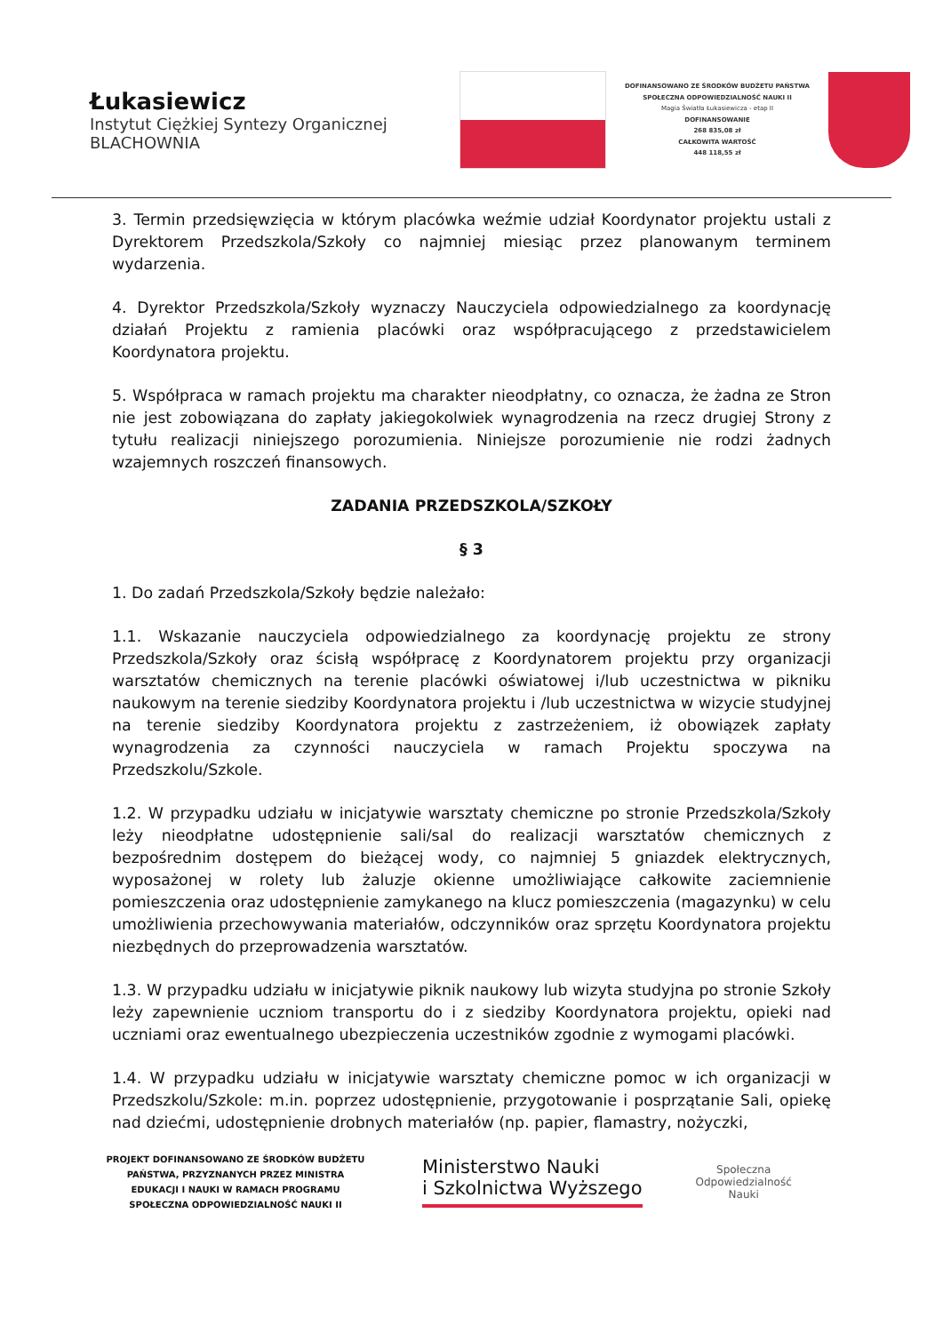Łukasiewicz
Instytut Ciężkiej Syntezy Organicznej
BLACHOWNIA
DOFINANSOWANO ZE ŚRODKÓW BUDŻETU PAŃSTWA
SPOŁECZNA ODPOWIEDZIALNOŚĆ NAUKI II
Magia Światła Łukasiewicza - etap II
DOFINANSOWANIE
268 835,08 zł
CAŁKOWITA WARTOŚĆ
448 118,55 zł
3. Termin przedsięwzięcia w którym placówka weźmie udział Koordynator projektu ustali z Dyrektorem Przedszkola/Szkoły co najmniej miesiąc przez planowanym terminem wydarzenia.
4. Dyrektor Przedszkola/Szkoły wyznaczy Nauczyciela odpowiedzialnego za koordynację działań Projektu z ramienia placówki oraz współpracującego z przedstawicielem Koordynatora projektu.
5. Współpraca w ramach projektu ma charakter nieodpłatny, co oznacza, że żadna ze Stron nie jest zobowiązana do zapłaty jakiegokolwiek wynagrodzenia na rzecz drugiej Strony z tytułu realizacji niniejszego porozumienia. Niniejsze porozumienie nie rodzi żadnych wzajemnych roszczeń finansowych.
ZADANIA PRZEDSZKOLA/SZKOŁY
§ 3
1. Do zadań Przedszkola/Szkoły będzie należało:
1.1. Wskazanie nauczyciela odpowiedzialnego za koordynację projektu ze strony Przedszkola/Szkoły oraz ścisłą współpracę z Koordynatorem projektu przy organizacji warsztatów chemicznych na terenie placówki oświatowej i/lub uczestnictwa w pikniku naukowym na terenie siedziby Koordynatora projektu i /lub uczestnictwa w wizycie studyjnej na terenie siedziby Koordynatora projektu z zastrzeżeniem, iż obowiązek zapłaty wynagrodzenia za czynności nauczyciela w ramach Projektu spoczywa na Przedszkolu/Szkole.
1.2. W przypadku udziału w inicjatywie warsztaty chemiczne po stronie Przedszkola/Szkoły leży nieodpłatne udostępnienie sali/sal do realizacji warsztatów chemicznych z bezpośrednim dostępem do bieżącej wody, co najmniej 5 gniazdek elektrycznych, wyposażonej w rolety lub żaluzje okienne umożliwiające całkowite zaciemnienie pomieszczenia oraz udostępnienie zamykanego na klucz pomieszczenia (magazynku) w celu umożliwienia przechowywania materiałów, odczynników oraz sprzętu Koordynatora projektu niezbędnych do przeprowadzenia warsztatów.
1.3. W przypadku udziału w inicjatywie piknik naukowy lub wizyta studyjna po stronie Szkoły leży zapewnienie uczniom transportu do i z siedziby Koordynatora projektu, opieki nad uczniami oraz ewentualnego ubezpieczenia uczestników zgodnie z wymogami placówki.
1.4. W przypadku udziału w inicjatywie warsztaty chemiczne pomoc w ich organizacji w Przedszkolu/Szkole: m.in. poprzez udostępnienie, przygotowanie i posprzątanie Sali, opiekę nad dziećmi, udostępnienie drobnych materiałów (np. papier, flamastry, nożyczki,
PROJEKT DOFINANSOWANO ZE ŚRODKÓW BUDŻETU PAŃSTWA, PRZYZNANYCH PRZEZ MINISTRA EDUKACJI I NAUKI W RAMACH PROGRAMU SPOŁECZNA ODPOWIEDZIALNOŚĆ NAUKI II
Ministerstwo Nauki
i Szkolnictwa Wyższego
Społeczna
Odpowiedzialność
Nauki